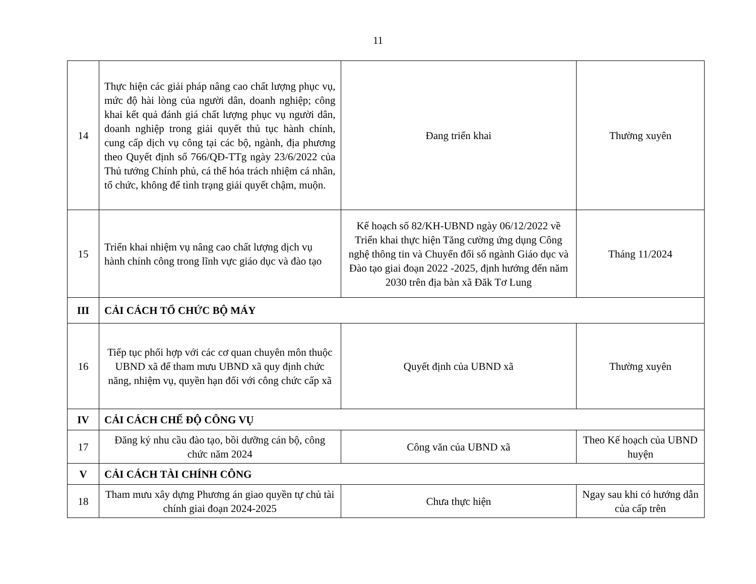11
| 14 | Thực hiện các giải pháp nâng cao chất lượng phục vụ, mức độ hài lòng của người dân, doanh nghiệp; công khai kết quả đánh giá chất lượng phục vụ người dân, doanh nghiệp trong giải quyết thủ tục hành chính, cung cấp dịch vụ công tại các bộ, ngành, địa phương theo Quyết định số 766/QĐ-TTg ngày 23/6/2022 của Thủ tướng Chính phủ, cá thể hóa trách nhiệm cá nhân, tổ chức, không để tình trạng giải quyết chậm, muộn. | Đang triển khai | Thường xuyên |
| 15 | Triển khai nhiệm vụ nâng cao chất lượng dịch vụ hành chính công trong lĩnh vực giáo dục và đào tạo | Kế hoạch số 82/KH-UBND ngày 06/12/2022 về Triển khai thực hiện Tăng cường ứng dụng Công nghệ thông tin và Chuyển đổi số ngành Giáo dục và Đào tạo giai đoạn 2022 -2025, định hướng đến năm 2030 trên địa bàn xã Đăk Tơ Lung | Tháng 11/2024 |
| III | CẢI CÁCH TỔ CHỨC BỘ MÁY | | |
| 16 | Tiếp tục phối hợp với các cơ quan chuyên môn thuộc UBND xã để tham mưu UBND xã quy định chức năng, nhiệm vụ, quyền hạn đối với công chức cấp xã | Quyết định của UBND xã | Thường xuyên |
| IV | CẢI CÁCH CHẾ ĐỘ CÔNG VỤ | | |
| 17 | Đăng ký nhu cầu đào tạo, bồi dưỡng cán bộ, công chức năm 2024 | Công văn của UBND xã | Theo Kế hoạch của UBND huyện |
| V | CẢI CÁCH TÀI CHÍNH CÔNG | | |
| 18 | Tham mưu xây dựng Phương án giao quyền tự chủ tài chính giai đoạn 2024-2025 | Chưa thực hiện | Ngay sau khi có hướng dẫn của cấp trên |